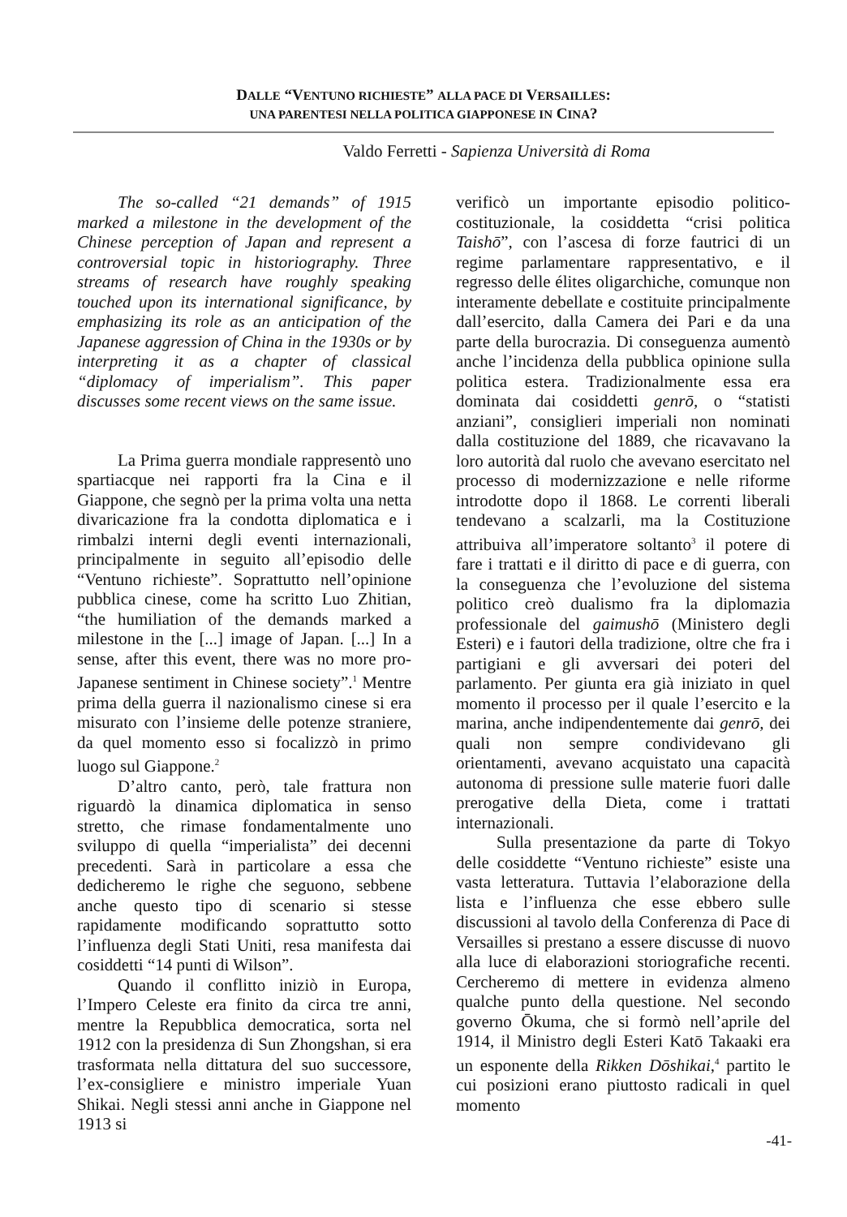DALLE “VENTUNO RICHIESTE” ALLA PACE DI VERSAILLES:
UNA PARENTESI NELLA POLITICA GIAPPONESE IN CINA?
Valdo Ferretti - Sapienza Università di Roma
The so-called “21 demands” of 1915 marked a milestone in the development of the Chinese perception of Japan and represent a controversial topic in historiography. Three streams of research have roughly speaking touched upon its international significance, by emphasizing its role as an anticipation of the Japanese aggression of China in the 1930s or by interpreting it as a chapter of classical “diplomacy of imperialism”. This paper discusses some recent views on the same issue.
La Prima guerra mondiale rappresentò uno spartiacque nei rapporti fra la Cina e il Giappone, che segnò per la prima volta una netta divaricazione fra la condotta diplomatica e i rimbalzi interni degli eventi internazionali, principalmente in seguito all’episodio delle “Ventuno richieste”. Soprattutto nell’opinione pubblica cinese, come ha scritto Luo Zhitian, “the humiliation of the demands marked a milestone in the [...] image of Japan. [...] In a sense, after this event, there was no more pro-Japanese sentiment in Chinese society”.<sup>1</sup> Mentre prima della guerra il nazionalismo cinese si era misurato con l’insieme delle potenze straniere, da quel momento esso si focalizzò in primo luogo sul Giappone.<sup>2</sup>
D’altro canto, però, tale frattura non riguardò la dinamica diplomatica in senso stretto, che rimase fondamentalmente uno sviluppo di quella “imperialista” dei decenni precedenti. Sarà in particolare a essa che dedicheremo le righe che seguono, sebbene anche questo tipo di scenario si stesse rapidamente modificando soprattutto sotto l’influenza degli Stati Uniti, resa manifesta dai cosiddetti “14 punti di Wilson”.
Quando il conflitto iniziò in Europa, l’Impero Celeste era finito da circa tre anni, mentre la Repubblica democratica, sorta nel 1912 con la presidenza di Sun Zhongshan, si era trasformata nella dittatura del suo successore, l’ex-consigliere e ministro imperiale Yuan Shikai. Negli stessi anni anche in Giappone nel 1913 si
verificò un importante episodio politico-costituzionale, la cosiddetta “crisi politica Taishō”, con l’ascesa di forze fautrici di un regime parlamentare rappresentativo, e il regresso delle élites oligarchiche, comunque non interamente debellate e costituite principalmente dall’esercito, dalla Camera dei Pari e da una parte della burocrazia. Di conseguenza aumentò anche l’incidenza della pubblica opinione sulla politica estera. Tradizionalmente essa era dominata dai cosiddetti genrō, o “statisti anziani”, consiglieri imperiali non nominati dalla costituzione del 1889, che ricavavano la loro autorità dal ruolo che avevano esercitato nel processo di modernizzazione e nelle riforme introdotte dopo il 1868. Le correnti liberali tendevano a scalzarli, ma la Costituzione attribuiva all’imperatore soltanto<sup>3</sup> il potere di fare i trattati e il diritto di pace e di guerra, con la conseguenza che l’evoluzione del sistema politico creò dualismo fra la diplomazia professionale del gaimushō (Ministero degli Esteri) e i fautori della tradizione, oltre che fra i partigiani e gli avversari dei poteri del parlamento. Per giunta era già iniziato in quel momento il processo per il quale l’esercito e la marina, anche indipendentemente dai genrō, dei quali non sempre condividevano gli orientamenti, avevano acquistato una capacità autonoma di pressione sulle materie fuori dalle prerogative della Dieta, come i trattati internazionali.
Sulla presentazione da parte di Tokyo delle cosiddette “Ventuno richieste” esiste una vasta letteratura. Tuttavia l’elaborazione della lista e l’influenza che esse ebbero sulle discussioni al tavolo della Conferenza di Pace di Versailles si prestano a essere discusse di nuovo alla luce di elaborazioni storiografiche recenti. Cercheremo di mettere in evidenza almeno qualche punto della questione. Nel secondo governo Ōkuma, che si formò nell’aprile del 1914, il Ministro degli Esteri Katō Takaaki era un esponente della Rikken Dōshikai,<sup>4</sup> partito le cui posizioni erano piuttosto radicali in quel momento
-41-